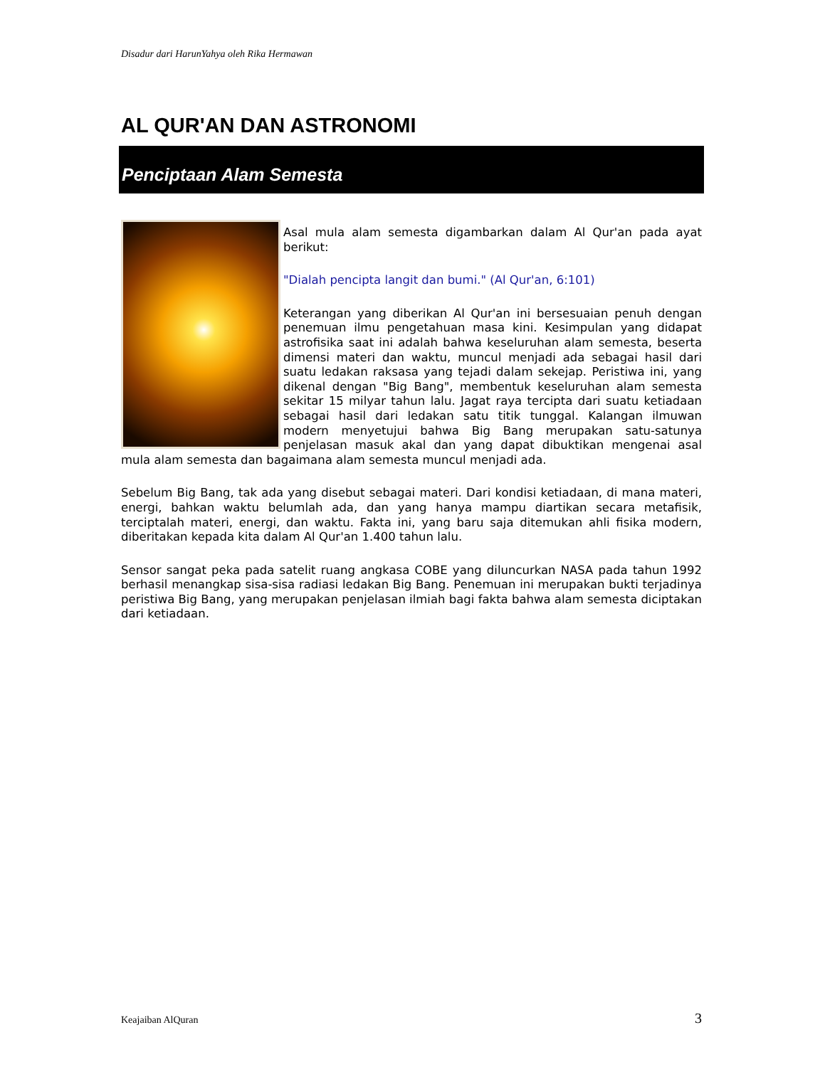Disadur dari HarunYahya oleh Rika Hermawan
AL QUR'AN DAN ASTRONOMI
Penciptaan Alam Semesta
Asal mula alam semesta digambarkan dalam Al Qur'an pada ayat berikut:
"Dialah pencipta langit dan bumi." (Al Qur'an, 6:101)
Keterangan yang diberikan Al Qur'an ini bersesuaian penuh dengan penemuan ilmu pengetahuan masa kini. Kesimpulan yang didapat astrofisika saat ini adalah bahwa keseluruhan alam semesta, beserta dimensi materi dan waktu, muncul menjadi ada sebagai hasil dari suatu ledakan raksasa yang tejadi dalam sekejap. Peristiwa ini, yang dikenal dengan "Big Bang", membentuk keseluruhan alam semesta sekitar 15 milyar tahun lalu. Jagat raya tercipta dari suatu ketiadaan sebagai hasil dari ledakan satu titik tunggal. Kalangan ilmuwan modern menyetujui bahwa Big Bang merupakan satu-satunya penjelasan masuk akal dan yang dapat dibuktikan mengenai asal mula alam semesta dan bagaimana alam semesta muncul menjadi ada.
Sebelum Big Bang, tak ada yang disebut sebagai materi. Dari kondisi ketiadaan, di mana materi, energi, bahkan waktu belumlah ada, dan yang hanya mampu diartikan secara metafisik, terciptalah materi, energi, dan waktu. Fakta ini, yang baru saja ditemukan ahli fisika modern, diberitakan kepada kita dalam Al Qur'an 1.400 tahun lalu.
Sensor sangat peka pada satelit ruang angkasa COBE yang diluncurkan NASA pada tahun 1992 berhasil menangkap sisa-sisa radiasi ledakan Big Bang. Penemuan ini merupakan bukti terjadinya peristiwa Big Bang, yang merupakan penjelasan ilmiah bagi fakta bahwa alam semesta diciptakan dari ketiadaan.
Keajaiban AlQuran 3